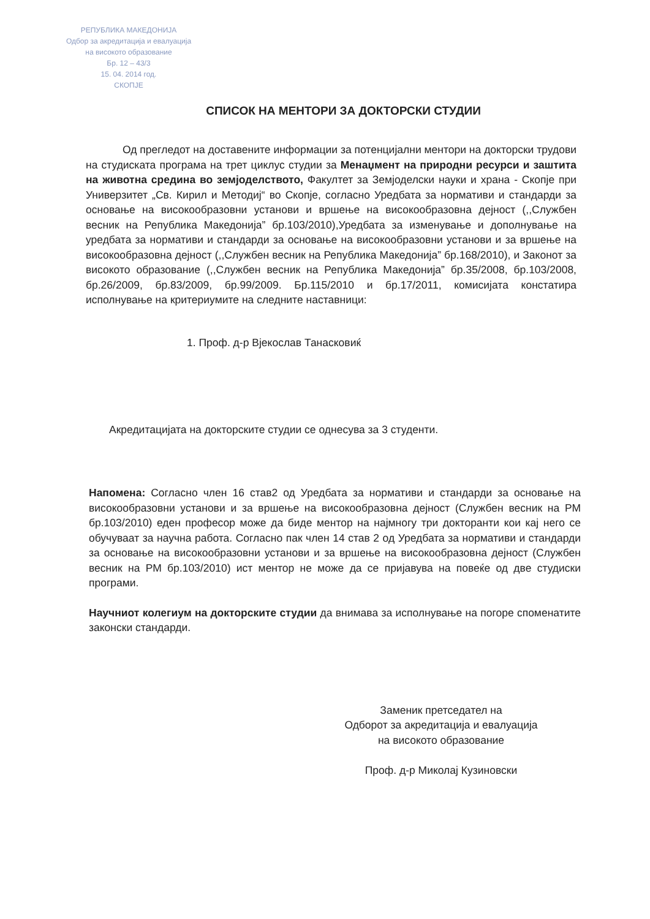РЕПУБЛИКА МАКЕДОНИЈА
Одбор за акредитација и евалуација
на високото образование
Бр. 12 – 43/3
15. 04. 2014 год.
СКОПЈЕ
СПИСОК НА МЕНТОРИ ЗА ДОКТОРСКИ СТУДИИ
Од прегледот на доставените информации за потенцијални ментори на докторски трудови на студиската програма на трет циклус студии за Менаџмент на природни ресурси и заштита на животна средина во земјоделството, Факултет за Земјоделски науки и храна - Скопје при Универзитет „Св. Кирил и Методиј“ во Скопје, согласно Уредбата за нормативи и стандарди за основање на високообразовни установи и вршење на високообразовна дејност (,,Службен весник на Република Македонија” бр.103/2010),Уредбата за изменување и дополнување на уредбата за нормативи и стандарди за основање на високообразовни установи и за вршење на високообразовна дејност (,,Службен весник на Република Македонија” бр.168/2010), и Законот за високото образование (,,Службен весник на Република Македонија” бр.35/2008, бр.103/2008, бр.26/2009, бр.83/2009, бр.99/2009. Бр.115/2010 и бр.17/2011, комисијата констатира исполнување на критериумите на следните наставници:
1. Проф. д-р Вјекослав Танасковиќ
Акредитацијата на докторските студии се однесува за 3 студенти.
Напомена: Согласно член 16 став2 од Уредбата за нормативи и стандарди за основање на високообразовни установи и за вршење на високообразовна дејност (Службен весник на РМ бр.103/2010) еден професор може да биде ментор на најмногу три докторанти кои кај него се обучуваат за научна работа. Согласно пак член 14 став 2 од Уредбата за нормативи и стандарди за основање на високообразовни установи и за вршење на високообразовна дејност (Службен весник на РМ бр.103/2010) ист ментор не може да се пријавува на повеќе од две студиски програми.
Научниот колегиум на докторските студии да внимава за исполнување на погоре споменатите законски стандарди.
Заменик претседател на
Одборот за акредитација и евалуација
на високото образование
Проф. д-р Миколај Кузиновски